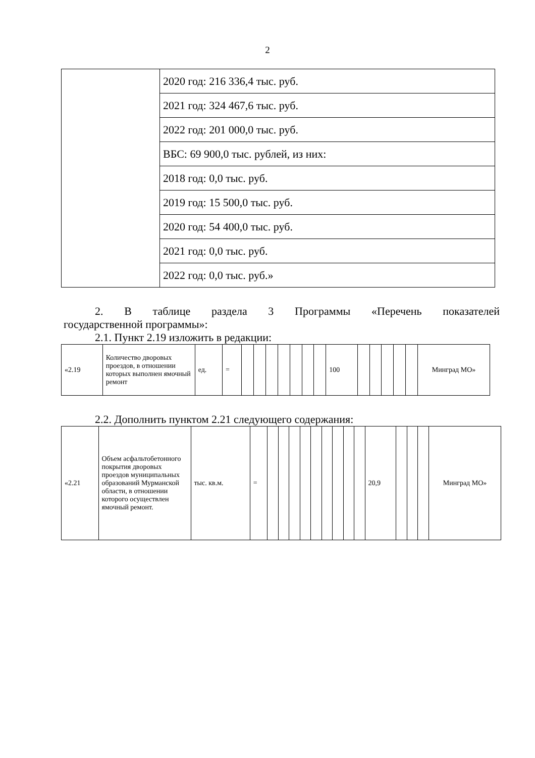2
| | 2020 год: 216 336,4 тыс. руб. |
| | 2021 год: 324 467,6 тыс. руб. |
| | 2022 год: 201 000,0 тыс. руб. |
| | ВБС: 69 900,0 тыс. рублей, из них: |
| | 2018 год: 0,0 тыс. руб. |
| | 2019 год: 15 500,0 тыс. руб. |
| | 2020 год: 54 400,0 тыс. руб. |
| | 2021 год: 0,0 тыс. руб. |
| | 2022 год: 0,0 тыс. руб.» |
2. В таблице раздела 3 Программы «Перечень показателей
государственной программы»:
2.1. Пункт 2.19 изложить в редакции:
| «2.19 | Количество дворовых проездов, в отношении которых выполнен ямочный ремонт | ед. | = | | | | | | | | 100 | | | | | | Минград МО» |
2.2. Дополнить пунктом 2.21 следующего содержания:
| «2.21 | Объем асфальтобетонного покрытия дворовых проездов муниципальных образований Мурманской области, в отношении которого осуществлен ямочный ремонт. | тыс. кв.м. | = | | | | | | | | | | 20,9 | | | | Минград МО» |